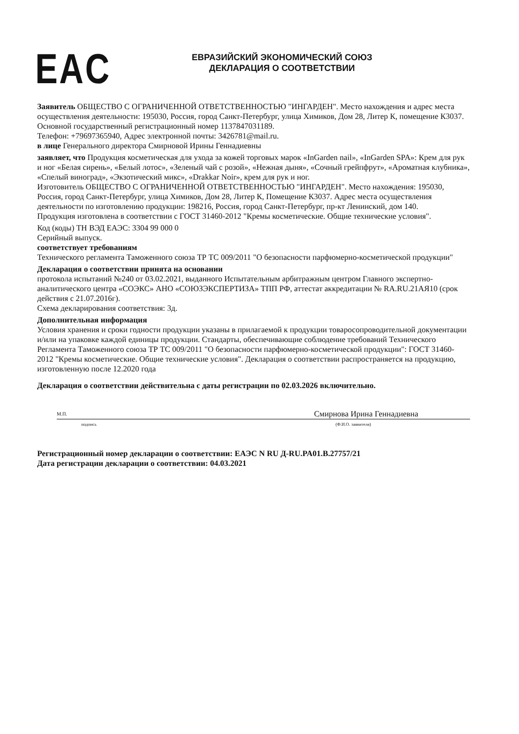EAC
ЕВРАЗИЙСКИЙ ЭКОНОМИЧЕСКИЙ СОЮЗ
ДЕКЛАРАЦИЯ О СООТВЕТСТВИИ
Заявитель ОБЩЕСТВО С ОГРАНИЧЕННОЙ ОТВЕТСТВЕННОСТЬЮ "ИНГАРДЕН". Место нахождения и адрес места осуществления деятельности: 195030, Россия, город Санкт-Петербург, улица Химиков, Дом 28, Литер К, помещение К3037.
Основной государственный регистрационный номер 1137847031189.
Телефон: +79697365940, Адрес электронной почты: 3426781@mail.ru.
в лице Генерального директора Смирновой Ирины Геннадиевны
заявляет, что Продукция косметическая для ухода за кожей торговых марок «InGarden nail», «InGarden SPA»: Крем для рук и ног «Белая сирень», «Белый лотос», «Зеленый чай с розой», «Нежная дыня», «Сочный грейпфрут», «Ароматная клубника», «Спелый виноград», «Экзотический микс», «Drakkar Noir», крем для рук и ног.
Изготовитель ОБЩЕСТВО С ОГРАНИЧЕННОЙ ОТВЕТСТВЕННОСТЬЮ "ИНГАРДЕН". Место нахождения: 195030, Россия, город Санкт-Петербург, улица Химиков, Дом 28, Литер К, Помещение К3037. Адрес места осуществления деятельности по изготовлению продукции: 198216, Россия, город Санкт-Петербург, пр-кт Ленинский, дом 140.
Продукция изготовлена в соответствии с ГОСТ 31460-2012 "Кремы косметические. Общие технические условия".
Код (коды) ТН ВЭД ЕАЭС: 3304 99 000 0
Серийный выпуск.
соответствует требованиям
Технического регламента Таможенного союза ТР ТС 009/2011 "О безопасности парфюмерно-косметической продукции"
Декларация о соответствии принята на основании
протокола испытаний №240 от 03.02.2021, выданного Испытательным арбитражным центром Главного экспертно-аналитического центра «СОЭКС» АНО «СОЮЗЭКСПЕРТИЗА» ТПП РФ, аттестат аккредитации № RA.RU.21АЯ10 (срок действия с 21.07.2016г).
Схема декларирования соответствия: 3д.
Дополнительная информация
Условия хранения и сроки годности продукции указаны в прилагаемой к продукции товаросопроводительной документации и/или на упаковке каждой единицы продукции. Стандарты, обеспечивающие соблюдение требований Технического Регламента Таможенного союза ТР ТС 009/2011 "О безопасности парфюмерно-косметической продукции": ГОСТ 31460-2012 "Кремы косметические. Общие технические условия". Декларация о соответствии распространяется на продукцию, изготовленную после 12.2020 года
Декларация о соответствии действительна с даты регистрации по 02.03.2026 включительно.
М.П.
Смирнова Ирина Геннадиевна
подпись (Ф.И.О. заявителя)
Регистрационный номер декларации о соответствии: ЕАЭС N RU Д-RU.PA01.B.27757/21
Дата регистрации декларации о соответствии: 04.03.2021